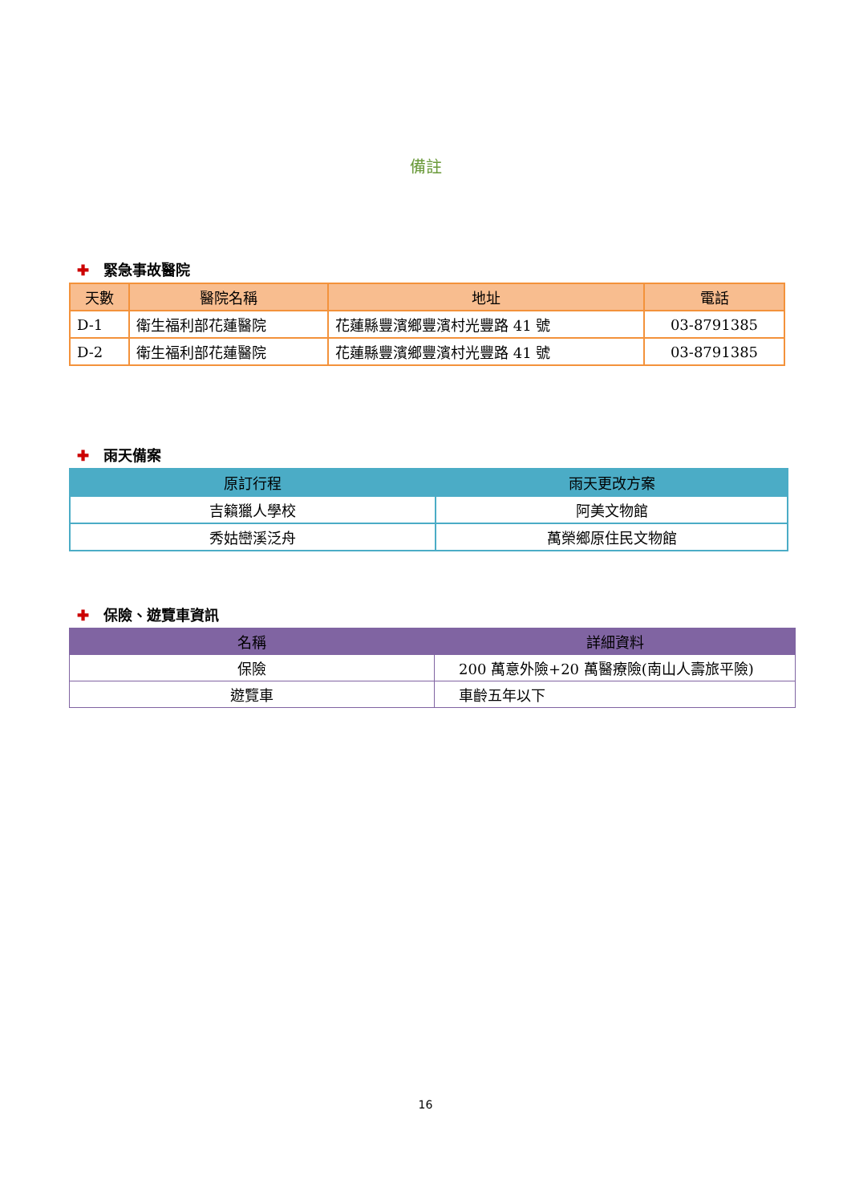備註
✚ 緊急事故醫院
| 天數 | 醫院名稱 | 地址 | 電話 |
| --- | --- | --- | --- |
| D-1 | 衛生福利部花蓮醫院 | 花蓮縣豐濱鄉豐濱村光豐路 41 號 | 03-8791385 |
| D-2 | 衛生福利部花蓮醫院 | 花蓮縣豐濱鄉豐濱村光豐路 41 號 | 03-8791385 |
✚ 雨天備案
| 原訂行程 | 雨天更改方案 |
| --- | --- |
| 吉籟獵人學校 | 阿美文物館 |
| 秀姑巒溪泛舟 | 萬榮鄉原住民文物館 |
✚ 保險、遊覽車資訊
| 名稱 | 詳細資料 |
| --- | --- |
| 保險 | 200 萬意外險+20 萬醫療險(南山人壽旅平險) |
| 遊覽車 | 車齡五年以下 |
16